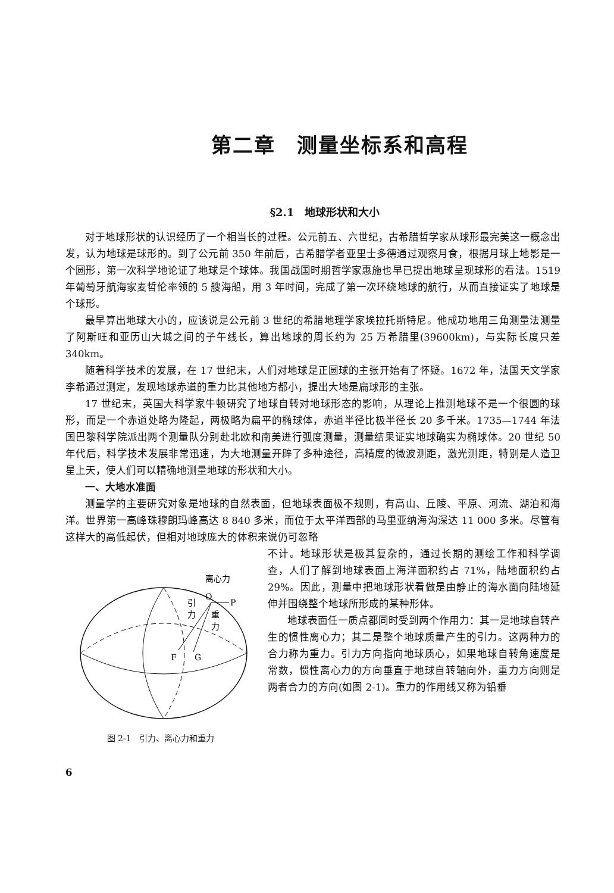第二章　测量坐标系和高程
§2.1　地球形状和大小
对于地球形状的认识经历了一个相当长的过程。公元前五、六世纪，古希腊哲学家从球形最完美这一概念出发，认为地球是球形的。到了公元前 350 年前后，古希腊学者亚里士多德通过观察月食，根据月球上地影是一个圆形，第一次科学地论证了地球是个球体。我国战国时期哲学家惠施也早已提出地球呈现球形的看法。1519 年葡萄牙航海家麦哲伦率领的 5 艘海船，用 3 年时间，完成了第一次环绕地球的航行，从而直接证实了地球是个球形。
最早算出地球大小的，应该说是公元前 3 世纪的希腊地理学家埃拉托斯特尼。他成功地用三角测量法测量了阿斯旺和亚历山大城之间的子午线长，算出地球的周长约为 25 万希腊里(39600km)，与实际长度只差 340km。
随着科学技术的发展，在 17 世纪末，人们对地球是正圆球的主张开始有了怀疑。1672 年，法国天文学家李希通过测定，发现地球赤道的重力比其他地方都小，提出大地是扁球形的主张。
17 世纪末，英国大科学家牛顿研究了地球自转对地球形态的影响，从理论上推测地球不是一个很圆的球形，而是一个赤道处略为隆起，两极略为扁平的椭球体，赤道半径比极半径长 20 多千米。1735—1744 年法国巴黎科学院派出两个测量队分别赴北欧和南美进行弧度测量，测量结果证实地球确实为椭球体。20 世纪 50 年代后，科学技术发展非常迅速，为大地测量开辟了多种途径，高精度的微波测距，激光测距，特别是人造卫星上天，使人们可以精确地测量地球的形状和大小。
一、大地水准面
测量学的主要研究对象是地球的自然表面，但地球表面极不规则，有高山、丘陵、平原、河流、湖泊和海洋。世界第一高峰珠穆朗玛峰高达 8 840 多米，而位于太平洋西部的马里亚纳海沟深达 11 000 多米。尽管有这样大的高低起伏，但相对地球庞大的体积来说仍可忽略
离心力
O
P
引
力
重
力
F
G
图 2-1　引力、离心力和重力
不计。地球形状是极其复杂的，通过长期的测绘工作和科学调查，人们了解到地球表面上海洋面积约占 71%，陆地面积约占 29%。因此，测量中把地球形状看做是由静止的海水面向陆地延伸并围绕整个地球所形成的某种形体。
地球表面任一质点都同时受到两个作用力：其一是地球自转产生的惯性离心力；其二是整个地球质量产生的引力。这两种力的合力称为重力。引力方向指向地球质心，如果地球自转角速度是常数，惯性离心力的方向垂直于地球自转轴向外，重力方向则是两者合力的方向(如图 2-1)。重力的作用线又称为铅垂
6